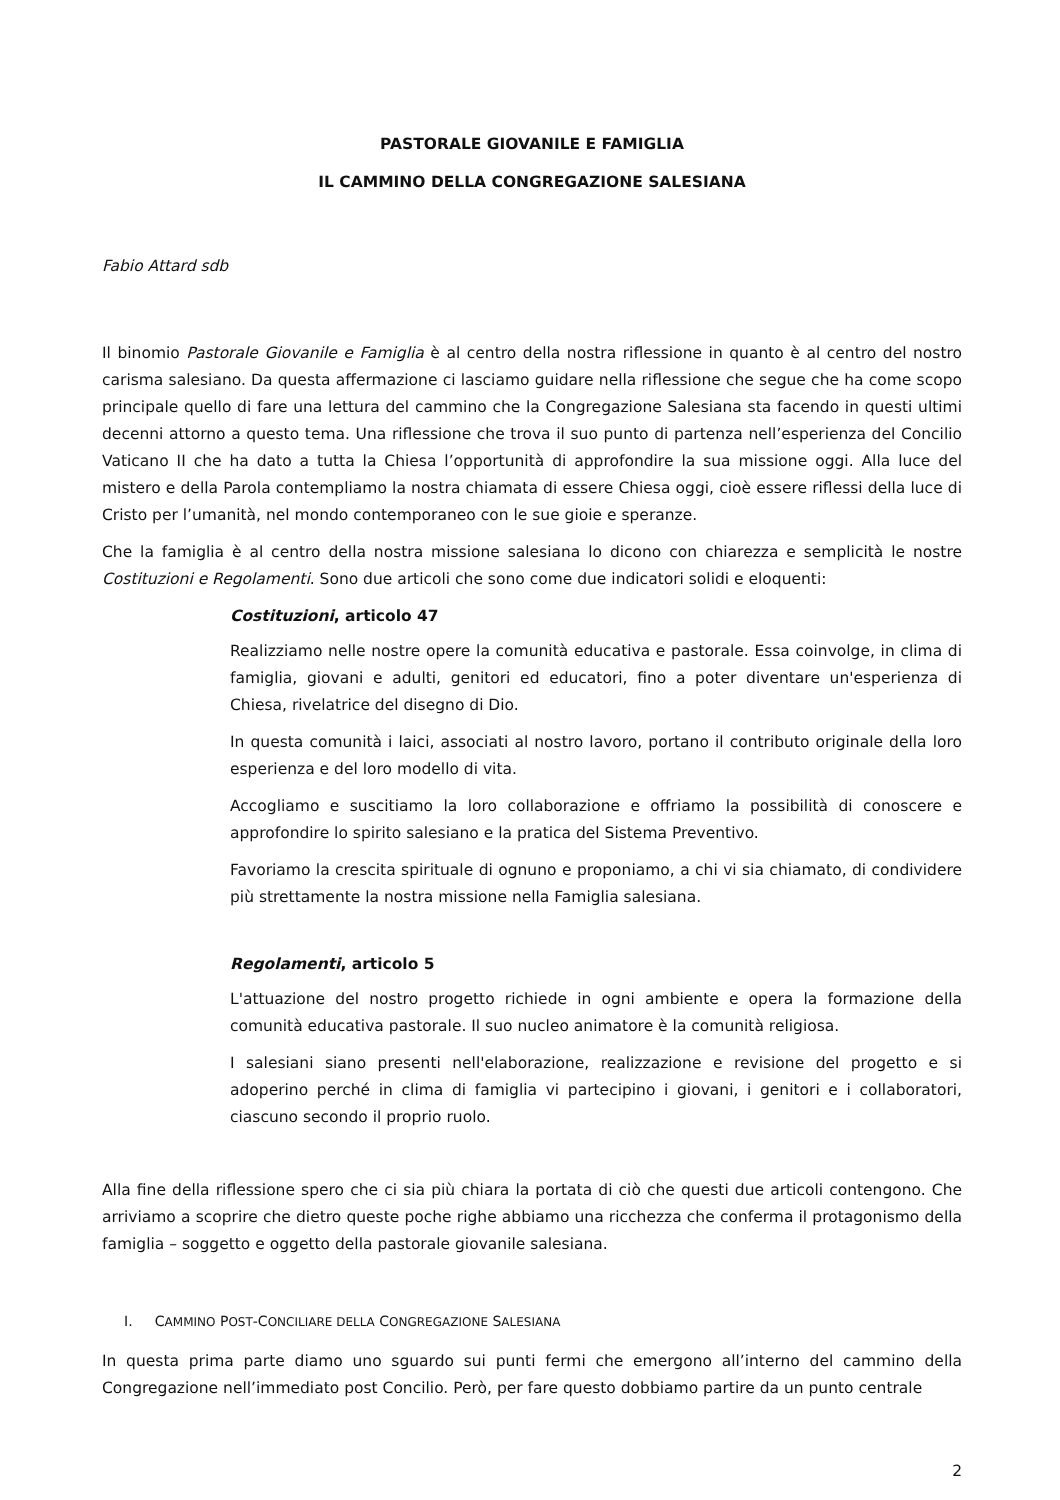PASTORALE GIOVANILE E FAMIGLIA
IL CAMMINO DELLA CONGREGAZIONE SALESIANA
Fabio Attard sdb
Il binomio Pastorale Giovanile e Famiglia è al centro della nostra riflessione in quanto è al centro del nostro carisma salesiano. Da questa affermazione ci lasciamo guidare nella riflessione che segue che ha come scopo principale quello di fare una lettura del cammino che la Congregazione Salesiana sta facendo in questi ultimi decenni attorno a questo tema. Una riflessione che trova il suo punto di partenza nell’esperienza del Concilio Vaticano II che ha dato a tutta la Chiesa l’opportunità di approfondire la sua missione oggi. Alla luce del mistero e della Parola contempliamo la nostra chiamata di essere Chiesa oggi, cioè essere riflessi della luce di Cristo per l’umanità, nel mondo contemporaneo con le sue gioie e speranze.
Che la famiglia è al centro della nostra missione salesiana lo dicono con chiarezza e semplicità le nostre Costituzioni e Regolamenti. Sono due articoli che sono come due indicatori solidi e eloquenti:
Costituzioni, articolo 47
Realizziamo nelle nostre opere la comunità educativa e pastorale. Essa coinvolge, in clima di famiglia, giovani e adulti, genitori ed educatori, fino a poter diventare un'esperienza di Chiesa, rivelatrice del disegno di Dio.
In questa comunità i laici, associati al nostro lavoro, portano il contributo originale della loro esperienza e del loro modello di vita.
Accogliamo e suscitiamo la loro collaborazione e offriamo la possibilità di conoscere e approfondire lo spirito salesiano e la pratica del Sistema Preventivo.
Favoriamo la crescita spirituale di ognuno e proponiamo, a chi vi sia chiamato, di condividere più strettamente la nostra missione nella Famiglia salesiana.
Regolamenti, articolo 5
L'attuazione del nostro progetto richiede in ogni ambiente e opera la formazione della comunità educativa pastorale. Il suo nucleo animatore è la comunità religiosa.
I salesiani siano presenti nell'elaborazione, realizzazione e revisione del progetto e si adoperino perché in clima di famiglia vi partecipino i giovani, i genitori e i collaboratori, ciascuno secondo il proprio ruolo.
Alla fine della riflessione spero che ci sia più chiara la portata di ciò che questi due articoli contengono. Che arriviamo a scoprire che dietro queste poche righe abbiamo una ricchezza che conferma il protagonismo della famiglia – soggetto e oggetto della pastorale giovanile salesiana.
I. CAMMINO POST-CONCILIARE DELLA CONGREGAZIONE SALESIANA
In questa prima parte diamo uno sguardo sui punti fermi che emergono all’interno del cammino della Congregazione nell’immediato post Concilio. Però, per fare questo dobbiamo partire da un punto centrale
2